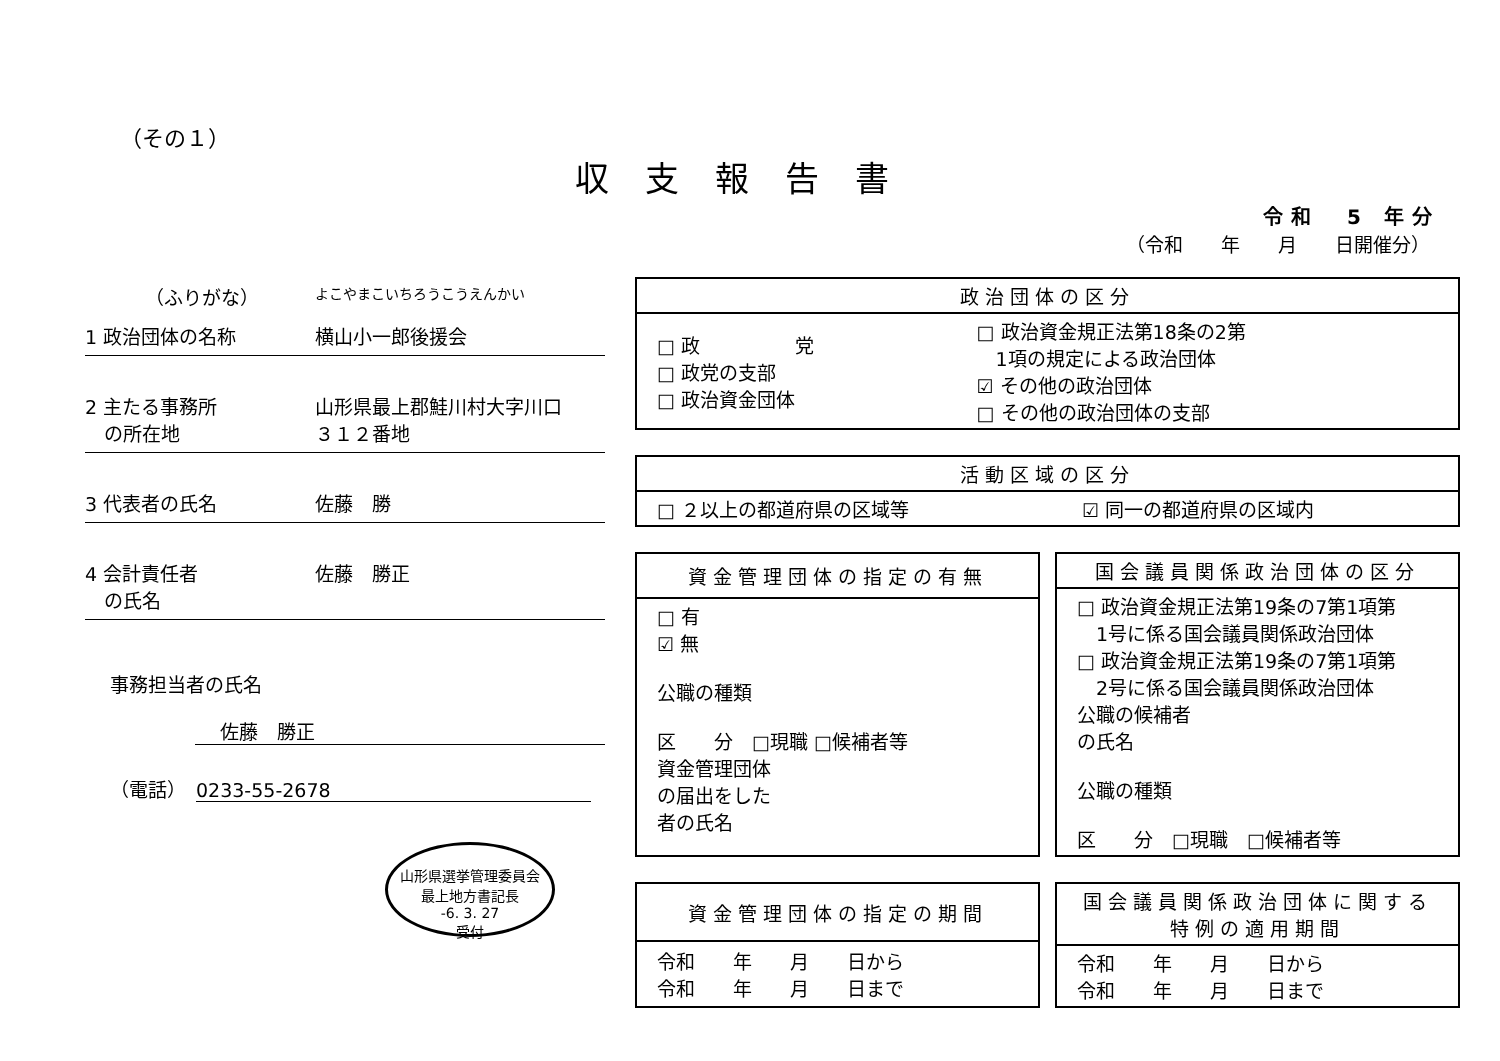（その１）
収支報告書
令和　5 年分
（令和　　年　　月　　日開催分）
（ふりがな）
よこやまこいちろうこうえんかい
1 政治団体の名称 横山小一郎後援会
2 主たる事務所
　の所在地
山形県最上郡鮭川村大字川口
３１２番地
3 代表者の氏名 佐藤　勝
4 会計責任者
　の氏名
佐藤　勝正
事務担当者の氏名
佐藤　勝正
（電話）　0233-55-2678
山形県選挙管理委員会
最上地方書記長
-6. 3. 27
受付
| 政治団体の区分 | |
| --- | --- |
| □ 政 党 □ 政党の支部 □ 政治資金団体 | □ 政治資金規正法第18条の2第 1項の規定による政治団体 ☑ その他の政治団体 □ その他の政治団体の支部 |
| 活動区域の区分 | |
| --- | --- |
| □ ２以上の都道府県の区域等 | ☑ 同一の都道府県の区域内 |
| 資金管理団体の指定の有無 |
| --- |
| □ 有 ☑ 無 公職の種類 区 分 □現職 □候補者等 資金管理団体 の届出をした 者の氏名 |
| 国会議員関係政治団体の区分 |
| --- |
| □ 政治資金規正法第19条の7第1項第 1号に係る国会議員関係政治団体 □ 政治資金規正法第19条の7第1項第 2号に係る国会議員関係政治団体 公職の候補者 の氏名 公職の種類 区 分 □現職 □候補者等 |
| 資金管理団体の指定の期間 |
| --- |
| 令和 年 月 日から 令和 年 月 日まで |
| 国会議員関係政治団体に関する 特例の適用期間 |
| --- |
| 令和 年 月 日から 令和 年 月 日まで |